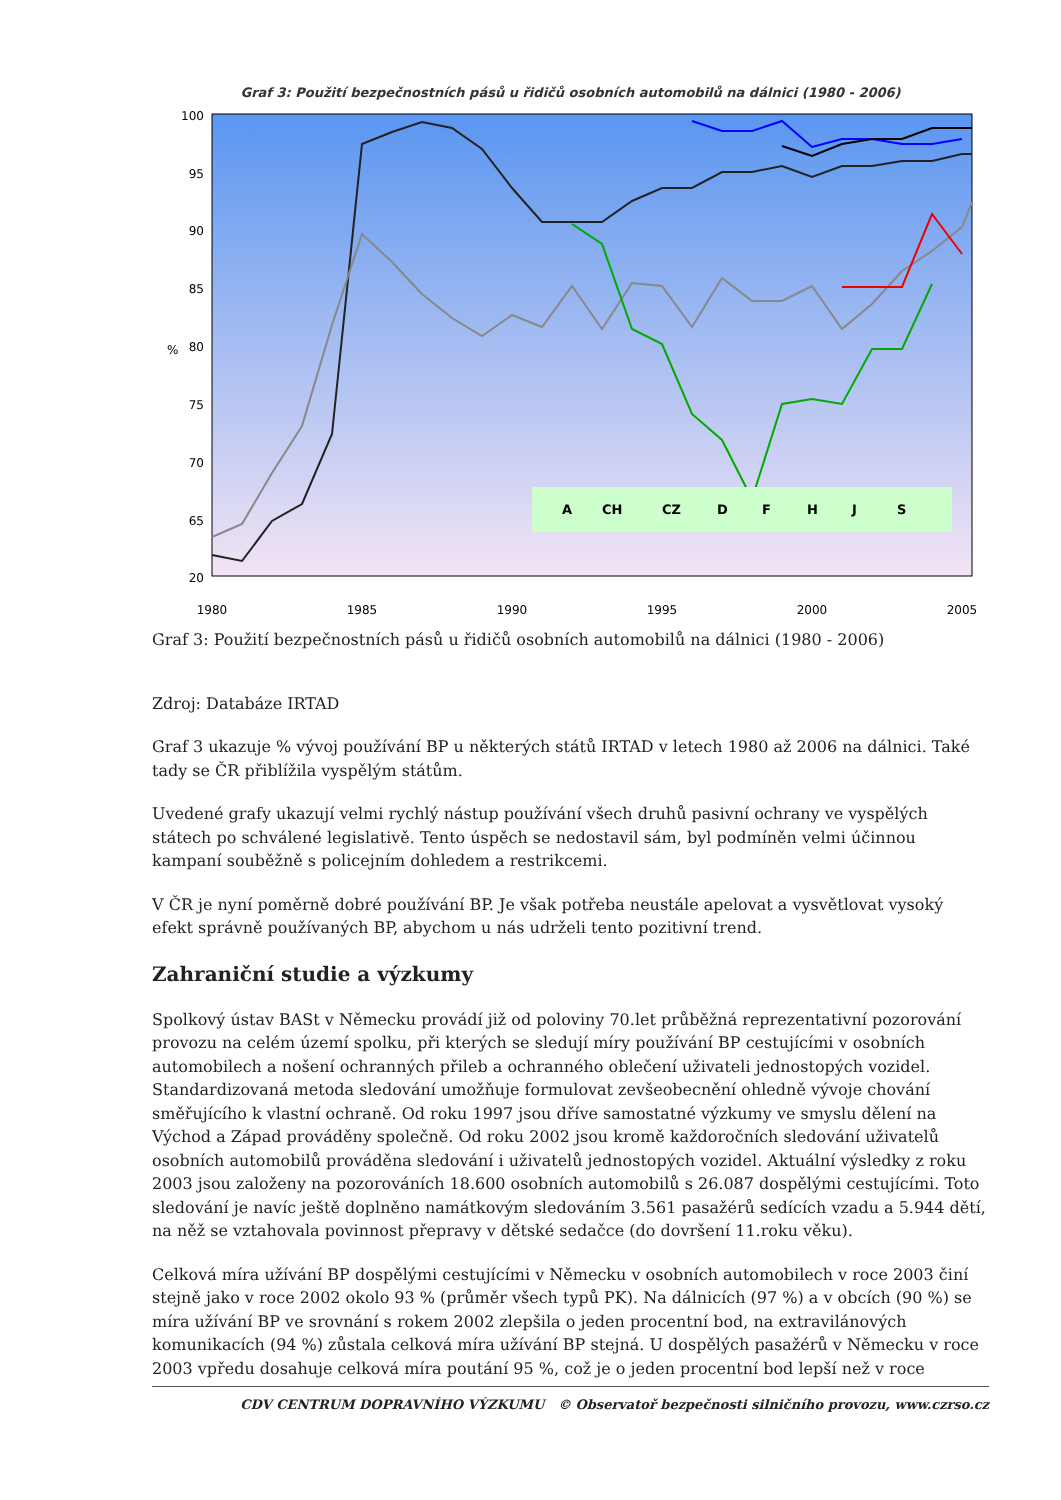Graf 3: Použití bezpečnostních pásů u řidičů osobních automobilů na dálnici (1980 - 2006)
100
95
90
85
80
75
70
65
20
%
1980
1985
1990
1995
2000
2005
A
CH
CZ
D
F
H
J
S
Graf 3: Použití bezpečnostních pásů u řidičů osobních automobilů na dálnici (1980 - 2006)
Zdroj: Databáze IRTAD
Graf 3 ukazuje % vývoj používání BP u některých států IRTAD v letech 1980 až 2006 na dálnici. Také tady se ČR přiblížila vyspělým státům.
Uvedené grafy ukazují velmi rychlý nástup používání všech druhů pasivní ochrany ve vyspělých státech po schválené legislativě. Tento úspěch se nedostavil sám, byl podmíněn velmi účinnou kampaní souběžně s policejním dohledem a restrikcemi.
V ČR je nyní poměrně dobré používání BP. Je však potřeba neustále apelovat a vysvětlovat vysoký efekt správně používaných BP, abychom u nás udrželi tento pozitivní trend.
Zahraniční studie a výzkumy
Spolkový ústav BASt v Německu provádí již od poloviny 70.let průběžná reprezentativní pozorování provozu na celém území spolku, při kterých se sledují míry používání BP cestujícími v osobních automobilech a nošení ochranných přileb a ochranného oblečení uživateli jednostopých vozidel. Standardizovaná metoda sledování umožňuje formulovat zevšeobecnění ohledně vývoje chování směřujícího k vlastní ochraně. Od roku 1997 jsou dříve samostatné výzkumy ve smyslu dělení na Východ a Západ prováděny společně. Od roku 2002 jsou kromě každoročních sledování uživatelů osobních automobilů prováděna sledování i uživatelů jednostopých vozidel. Aktuální výsledky z roku 2003 jsou založeny na pozorováních 18.600 osobních automobilů s 26.087 dospělými cestujícími. Toto sledování je navíc ještě doplněno namátkovým sledováním 3.561 pasažérů sedících vzadu a 5.944 dětí, na něž se vztahovala povinnost přepravy v dětské sedačce (do dovršení 11.roku věku).
Celková míra užívání BP dospělými cestujícími v Německu v osobních automobilech v roce 2003 činí stejně jako v roce 2002 okolo 93 % (průměr všech typů PK). Na dálnicích (97 %) a v obcích (90 %) se míra užívání BP ve srovnání s rokem 2002 zlepšila o jeden procentní bod, na extravilánových komunikacích (94 %) zůstala celková míra užívání BP stejná. U dospělých pasažérů v Německu v roce 2003 vpředu dosahuje celková míra poutání 95 %, což je o jeden procentní bod lepší než v roce
CDV CENTRUM DOPRAVNÍHO VÝZKUMU © Observatoř bezpečnosti silničního provozu, www.czrso.cz